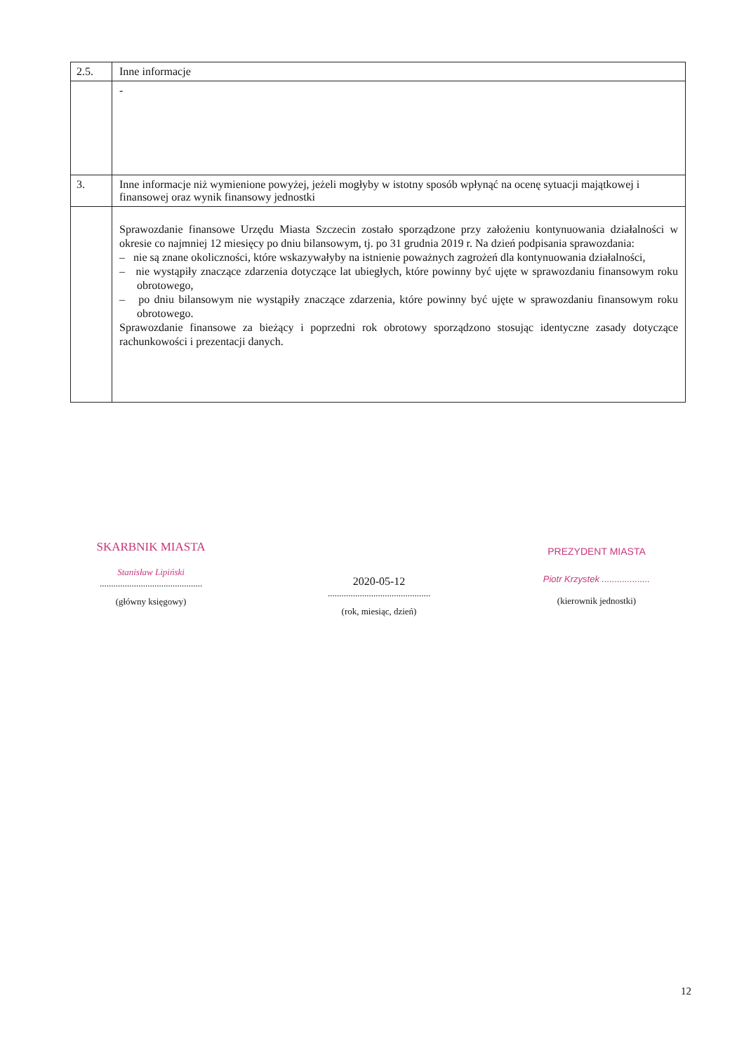| 2.5. | Inne informacje |
| | - |
| 3. | Inne informacje niż wymienione powyżej, jeżeli mogłyby w istotny sposób wpłynąć na ocenę sytuacji majątkowej i finansowej oraz wynik finansowy jednostki |
| | Sprawozdanie finansowe Urzędu Miasta Szczecin zostało sporządzone przy założeniu kontynuowania działalności w okresie co najmniej 12 miesięcy po dniu bilansowym, tj. po 31 grudnia 2019 r. Na dzień podpisania sprawozdania: – nie są znane okoliczności, które wskazywałyby na istnienie poważnych zagrożeń dla kontynuowania działalności, – nie wystąpiły znaczące zdarzenia dotyczące lat ubiegłych, które powinny być ujęte w sprawozdaniu finansowym roku obrotowego, – po dniu bilansowym nie wystąpiły znaczące zdarzenia, które powinny być ujęte w sprawozdaniu finansowym roku obrotowego. Sprawozdanie finansowe za bieżący i poprzedni rok obrotowy sporządzono stosując identyczne zasady dotyczące rachunkowości i prezentacji danych. |
SKARBNIK MIASTA
Stanisław Lipiński
.............................................
(główny księgowy)
2020-05-12
.............................................
(rok, miesiąc, dzień)
PREZYDENT MIASTA
Piotr Krzystek ...................
(kierownik jednostki)
12